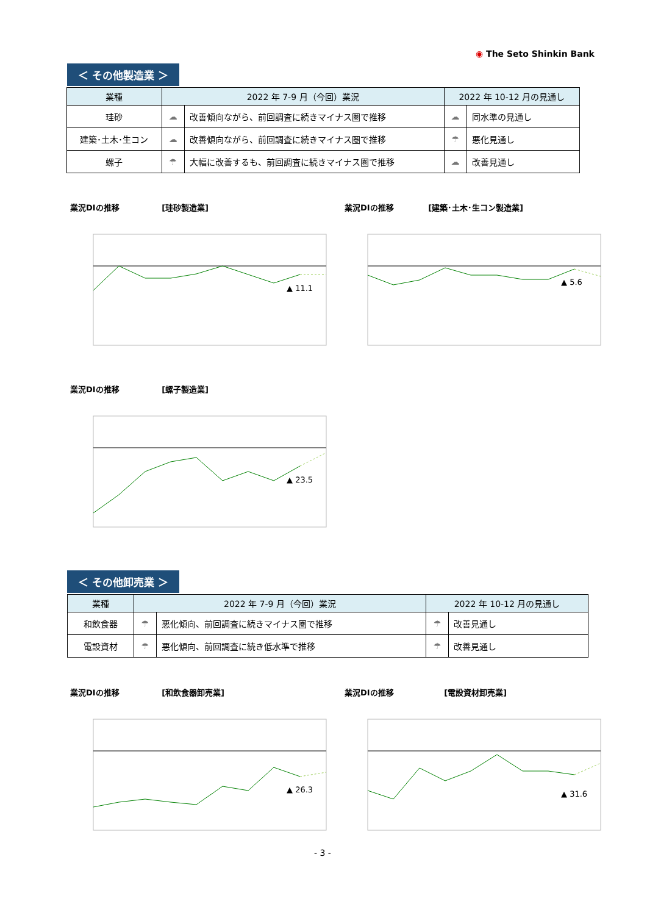◉ The Seto Shinkin Bank
＜ その他製造業 ＞
| 業種 | 2022 年 7-9 月（今回）業況 | | 2022 年 10-12 月の見通し | |
| --- | --- | --- | --- | --- |
| 珪砂 | ☁ | 改善傾向ながら、前回調査に続きマイナス圏で推移 | ☁ | 同水準の見通し |
| 建築･土木･生コン | ☁ | 改善傾向ながら、前回調査に続きマイナス圏で推移 | ☂ | 悪化見通し |
| 螺子 | ☂ | 大幅に改善するも、前回調査に続きマイナス圏で推移 | ☁ | 改善見通し |
業況DIの推移 　　　　　[珪砂製造業]
▲ 11.1
業況DIの推移 　　　　[建築･土木･生コン製造業]
▲ 5.6
業況DIの推移 　　　　　[螺子製造業]
▲ 23.5
＜ その他卸売業 ＞
| 業種 | 2022 年 7-9 月（今回）業況 | | 2022 年 10-12 月の見通し | |
| --- | --- | --- | --- | --- |
| 和飲食器 | ☂ | 悪化傾向、前回調査に続きマイナス圏で推移 | ☂ | 改善見通し |
| 電設資材 | ☂ | 悪化傾向、前回調査に続き低水準で推移 | ☂ | 改善見通し |
業況DIの推移 　　　　　[和飲食器卸売業]
▲ 26.3
業況DIの推移 　　　　　　[電設資材卸売業]
▲ 31.6
- 3 -